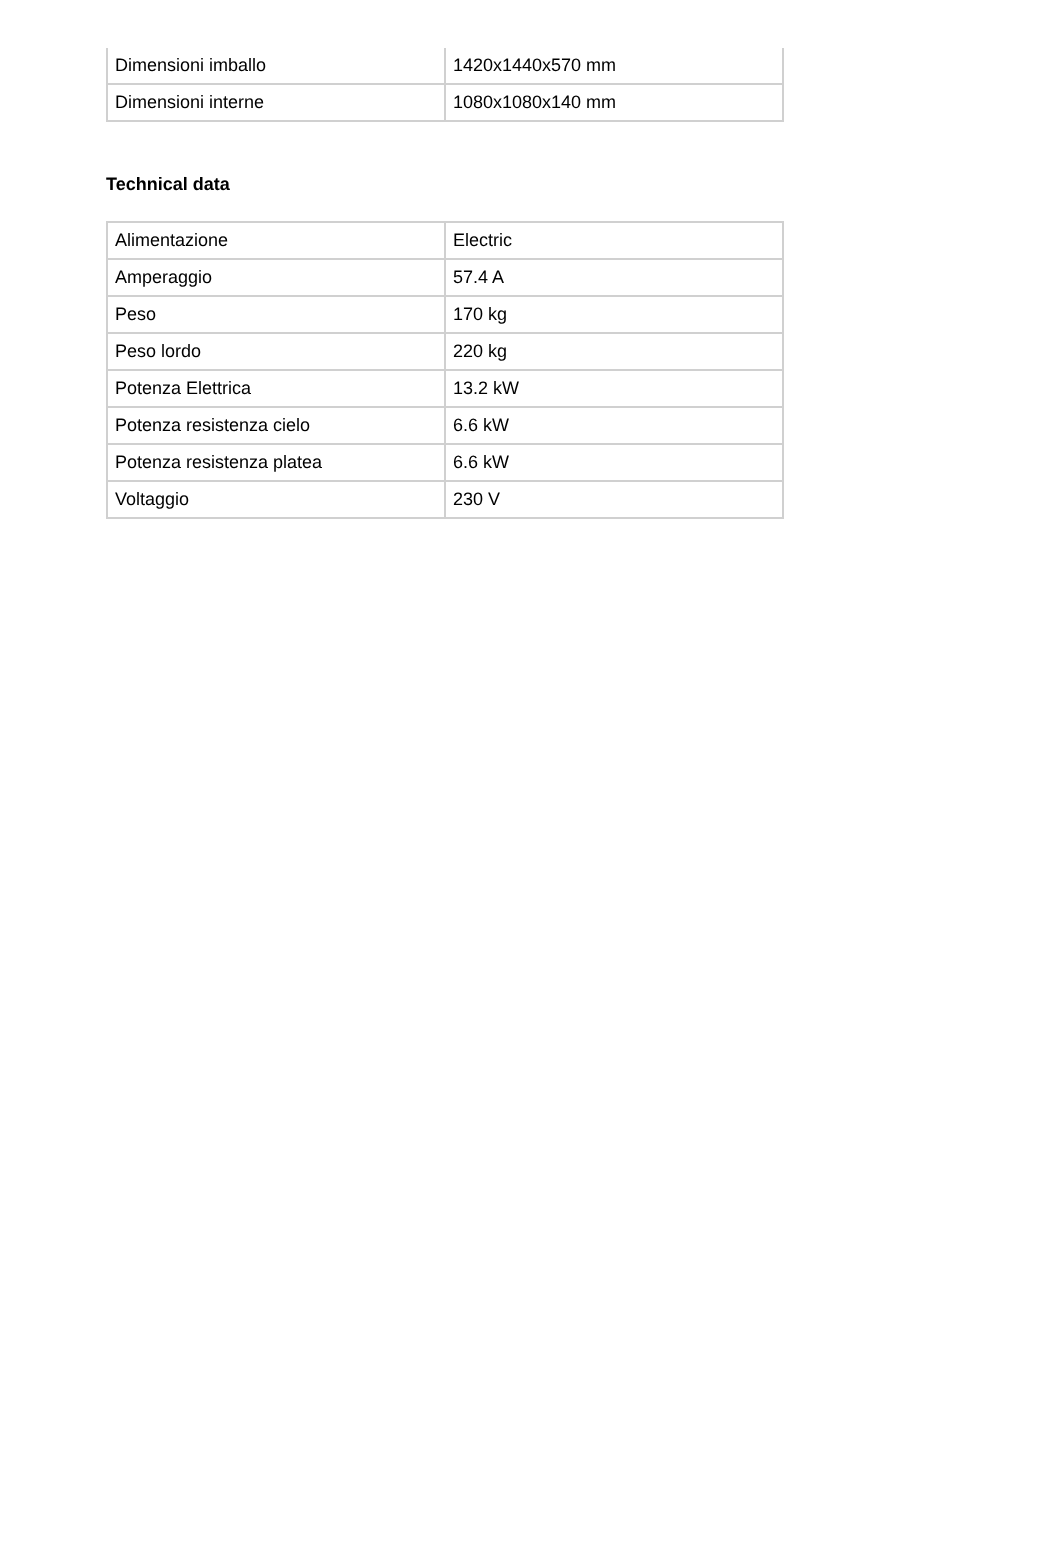| Dimensioni imballo | 1420x1440x570 mm |
| Dimensioni interne | 1080x1080x140 mm |
Technical data
| Alimentazione | Electric |
| Amperaggio | 57.4 A |
| Peso | 170 kg |
| Peso lordo | 220 kg |
| Potenza Elettrica | 13.2 kW |
| Potenza resistenza cielo | 6.6 kW |
| Potenza resistenza platea | 6.6 kW |
| Voltaggio | 230 V |